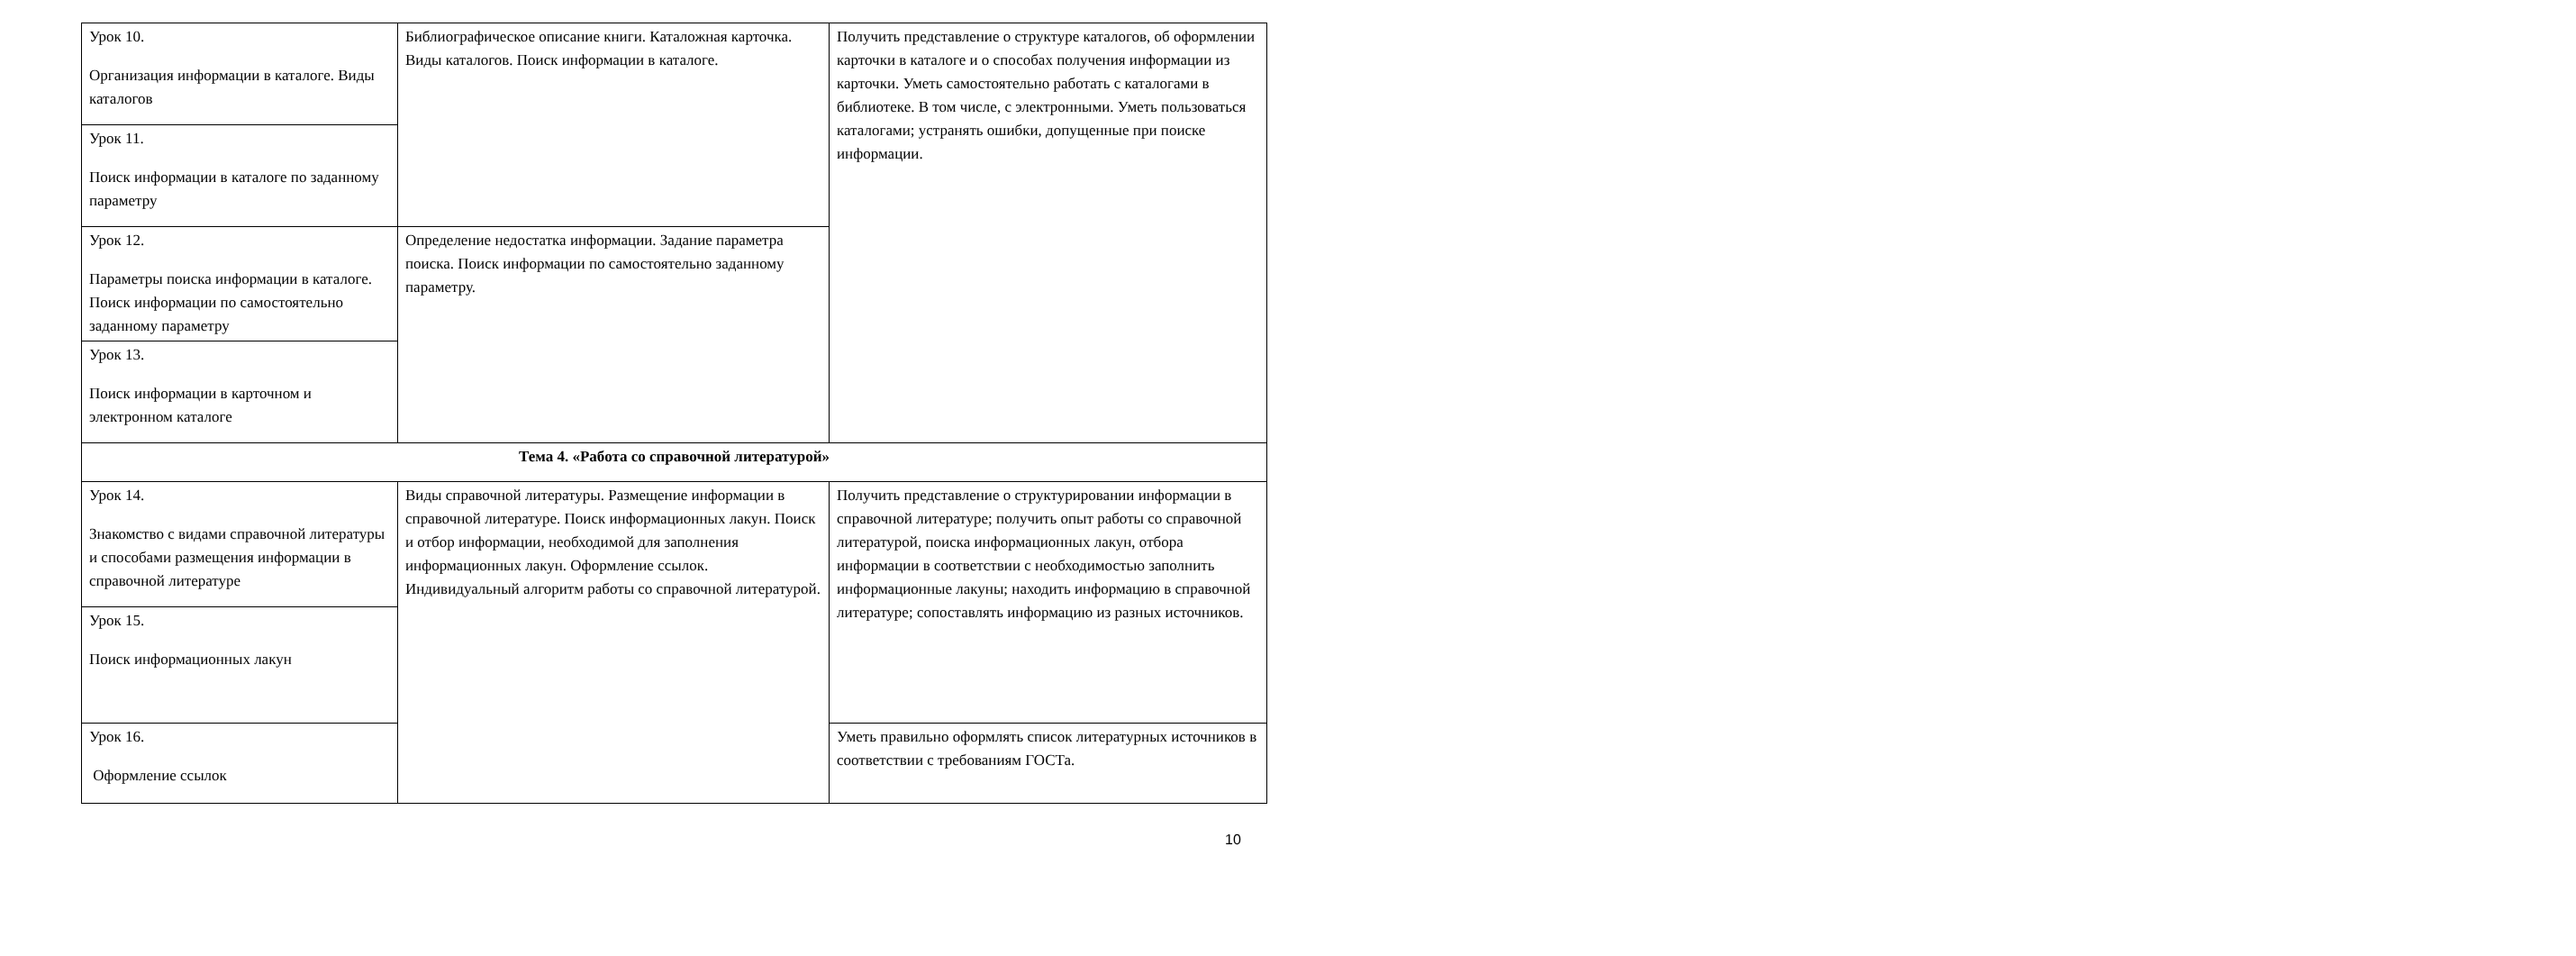| Урок 10. Организация информации в каталоге. Виды каталогов | Библиографическое описание книги. Каталожная карточка. Виды каталогов. Поиск информации в каталоге. | Получить представление о структуре каталогов, об оформлении карточки в каталоге и о способах получения информации из карточки. Уметь самостоятельно работать с каталогами в библиотеке. В том числе, с электронными. Уметь пользоваться каталогами; устранять ошибки, допущенные при поиске информации. |
| Урок 11. Поиск информации в каталоге по заданному параметру | | |
| Урок 12. Параметры поиска информации в каталоге. Поиск информации по самостоятельно заданному параметру | Определение недостатка информации. Задание параметра поиска. Поиск информации по самостоятельно заданному параметру. | |
| Урок 13. Поиск информации в карточном и электронном каталоге | | |
| Тема 4. «Работа со справочной литературой» | | |
| Урок 14. Знакомство с видами справочной литературы и способами размещения информации в справочной литературе | Виды справочной литературы. Размещение информации в справочной литературе. Поиск информационных лакун. Поиск и отбор информации, необходимой для заполнения информационных лакун. Оформление ссылок. Индивидуальный алгоритм работы со справочной литературой. | Получить представление о структурировании информации в справочной литературе; получить опыт работы со справочной литературой, поиска информационных лакун, отбора информации в соответствии с необходимостью заполнить информационные лакуны; находить информацию в справочной литературе; сопоставлять информацию из разных источников. |
| Урок 15. Поиск информационных лакун | | |
| Урок 16. Оформление ссылок | | Уметь правильно оформлять список литературных источников в соответствии с требованиям ГОСТа. |
10